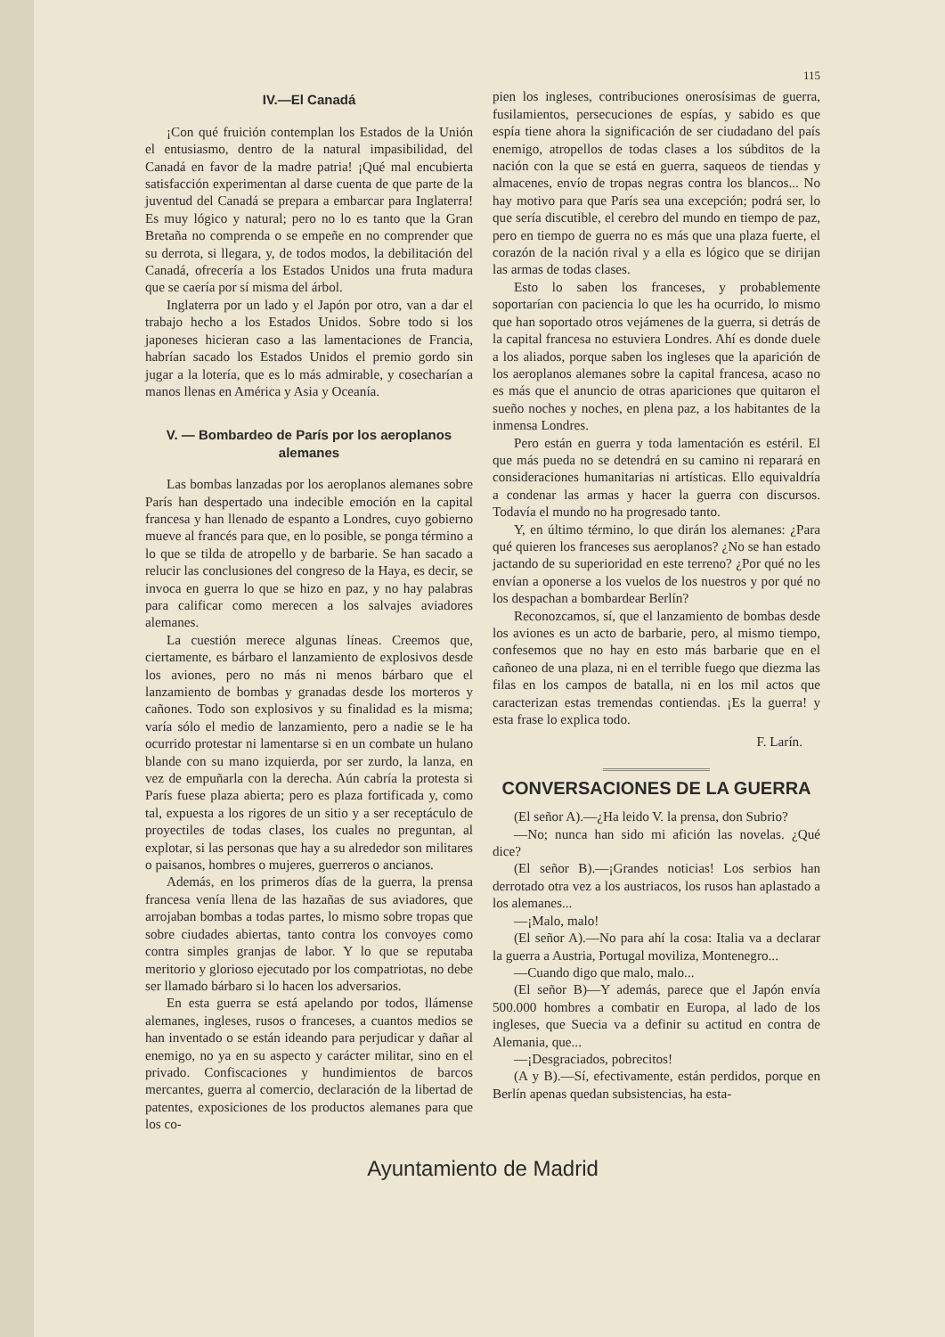115
IV.—El Canadá
¡Con qué fruición contemplan los Estados de la Unión el entusiasmo, dentro de la natural impasibilidad, del Canadá en favor de la madre patria! ¡Qué mal encubierta satisfacción experimentan al darse cuenta de que parte de la juventud del Canadá se prepara a embarcar para Inglaterra! Es muy lógico y natural; pero no lo es tanto que la Gran Bretaña no comprenda o se empeñe en no comprender que su derrota, si llegara, y, de todos modos, la debilitación del Canadá, ofrecería a los Estados Unidos una fruta madura que se caería por sí misma del árbol.
Inglaterra por un lado y el Japón por otro, van a dar el trabajo hecho a los Estados Unidos. Sobre todo si los japoneses hicieran caso a las lamentaciones de Francia, habrían sacado los Estados Unidos el premio gordo sin jugar a la lotería, que es lo más admirable, y cosecharían a manos llenas en América y Asia y Oceanía.
V. — Bombardeo de París por los aeroplanos alemanes
Las bombas lanzadas por los aeroplanos alemanes sobre París han despertado una indecible emoción en la capital francesa y han llenado de espanto a Londres, cuyo gobierno mueve al francés para que, en lo posible, se ponga término a lo que se tilda de atropello y de barbarie. Se han sacado a relucir las conclusiones del congreso de la Haya, es decir, se invoca en guerra lo que se hizo en paz, y no hay palabras para calificar como merecen a los salvajes aviadores alemanes.
La cuestión merece algunas líneas. Creemos que, ciertamente, es bárbaro el lanzamiento de explosivos desde los aviones, pero no más ni menos bárbaro que el lanzamiento de bombas y granadas desde los morteros y cañones. Todo son explosivos y su finalidad es la misma; varía sólo el medio de lanzamiento, pero a nadie se le ha ocurrido protestar ni lamentarse si en un combate un hulano blande con su mano izquierda, por ser zurdo, la lanza, en vez de empuñarla con la derecha. Aún cabría la protesta si París fuese plaza abierta; pero es plaza fortificada y, como tal, expuesta a los rigores de un sitio y a ser receptáculo de proyectiles de todas clases, los cuales no preguntan, al explotar, si las personas que hay a su alrededor son militares o paisanos, hombres o mujeres, guerreros o ancianos.
Además, en los primeros días de la guerra, la prensa francesa venía llena de las hazañas de sus aviadores, que arrojaban bombas a todas partes, lo mismo sobre tropas que sobre ciudades abiertas, tanto contra los convoyes como contra simples granjas de labor. Y lo que se reputaba meritorio y glorioso ejecutado por los compatriotas, no debe ser llamado bárbaro si lo hacen los adversarios.
En esta guerra se está apelando por todos, llámense alemanes, ingleses, rusos o franceses, a cuantos medios se han inventado o se están ideando para perjudicar y dañar al enemigo, no ya en su aspecto y carácter militar, sino en el privado. Confiscaciones y hundimientos de barcos mercantes, guerra al comercio, declaración de la libertad de patentes, exposiciones de los productos alemanes para que los co-
pien los ingleses, contribuciones onerosísimas de guerra, fusilamientos, persecuciones de espías, y sabido es que espía tiene ahora la significación de ser ciudadano del país enemigo, atropellos de todas clases a los súbditos de la nación con la que se está en guerra, saqueos de tiendas y almacenes, envío de tropas negras contra los blancos... No hay motivo para que París sea una excepción; podrá ser, lo que sería discutible, el cerebro del mundo en tiempo de paz, pero en tiempo de guerra no es más que una plaza fuerte, el corazón de la nación rival y a ella es lógico que se dirijan las armas de todas clases.
Esto lo saben los franceses, y probablemente soportarían con paciencia lo que les ha ocurrido, lo mismo que han soportado otros vejámenes de la guerra, si detrás de la capital francesa no estuviera Londres. Ahí es donde duele a los aliados, porque saben los ingleses que la aparición de los aeroplanos alemanes sobre la capital francesa, acaso no es más que el anuncio de otras apariciones que quitaron el sueño noches y noches, en plena paz, a los habitantes de la inmensa Londres.
Pero están en guerra y toda lamentación es estéril. El que más pueda no se detendrá en su camino ni reparará en consideraciones humanitarias ni artísticas. Ello equivaldría a condenar las armas y hacer la guerra con discursos. Todavía el mundo no ha progresado tanto.
Y, en último término, lo que dirán los alemanes: ¿Para qué quieren los franceses sus aeroplanos? ¿No se han estado jactando de su superioridad en este terreno? ¿Por qué no les envían a oponerse a los vuelos de los nuestros y por qué no los despachan a bombardear Berlín?
Reconozcamos, sí, que el lanzamiento de bombas desde los aviones es un acto de barbarie, pero, al mismo tiempo, confesemos que no hay en esto más barbarie que en el cañoneo de una plaza, ni en el terrible fuego que diezma las filas en los campos de batalla, ni en los mil actos que caracterizan estas tremendas contiendas. ¡Es la guerra! y esta frase lo explica todo.
F. Larín.
CONVERSACIONES DE LA GUERRA
(El señor A).—¿Ha leido V. la prensa, don Subrio?
—No; nunca han sido mi afición las novelas. ¿Qué dice?
(El señor B).—¡Grandes noticias! Los serbios han derrotado otra vez a los austriacos, los rusos han aplastado a los alemanes...
—¡Malo, malo!
(El señor A).—No para ahí la cosa: Italia va a declarar la guerra a Austria, Portugal moviliza, Montenegro...
—Cuando digo que malo, malo...
(El señor B)—Y además, parece que el Japón envía 500.000 hombres a combatir en Europa, al lado de los ingleses, que Suecia va a definir su actitud en contra de Alemania, que...
—¡Desgraciados, pobrecitos!
(A y B).—Sí, efectivamente, están perdidos, porque en Berlín apenas quedan subsistencias, ha esta-
Ayuntamiento de Madrid